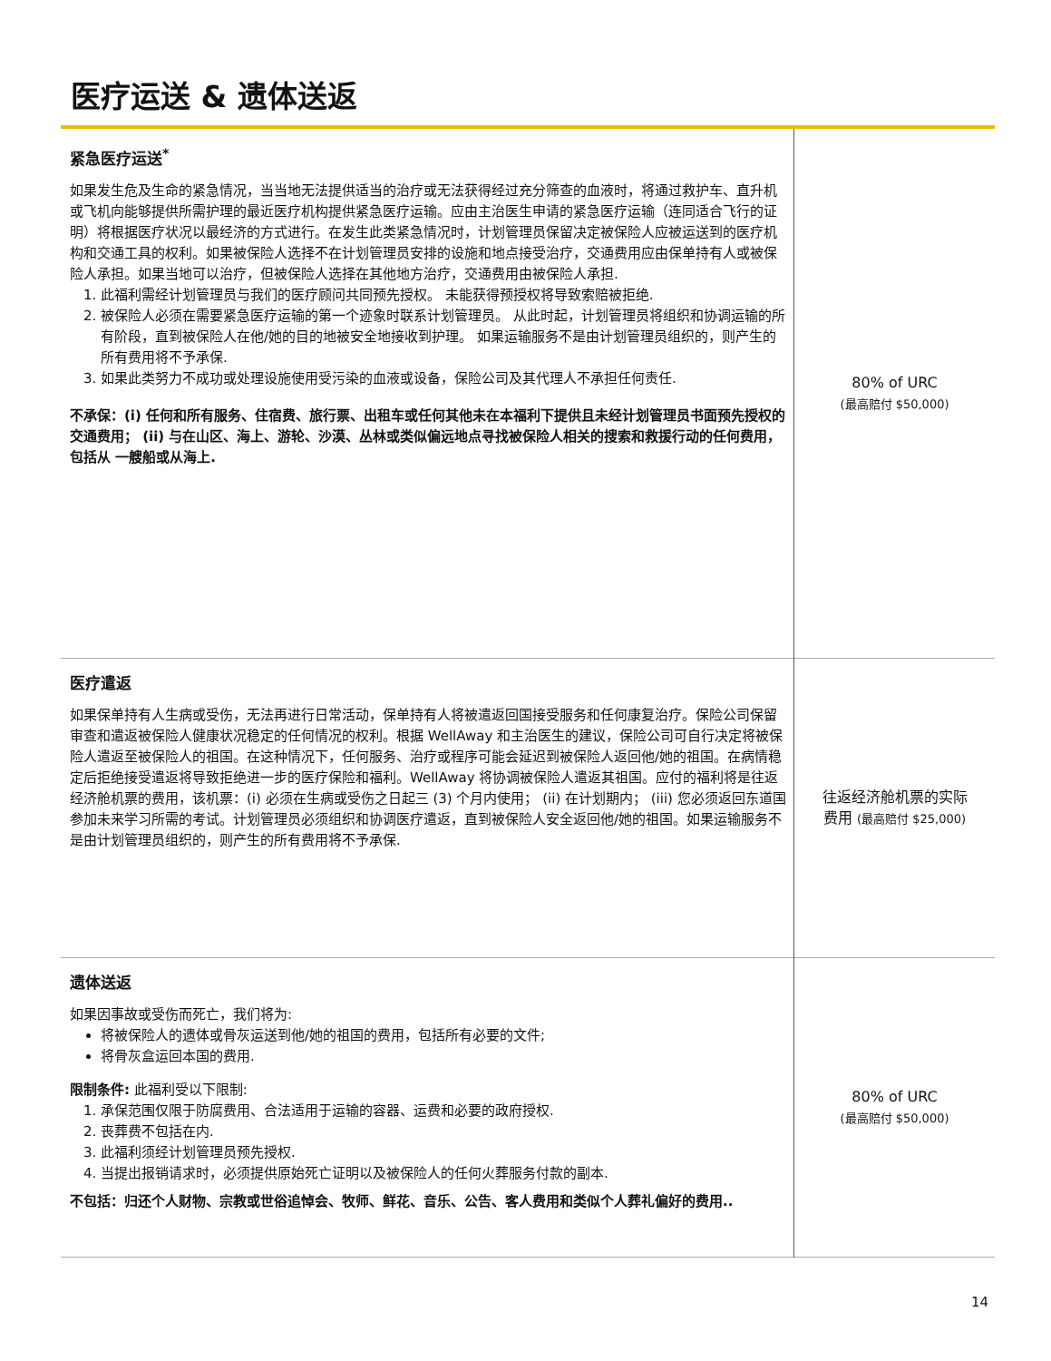医疗运送 & 遗体送返
| 紧急医疗运送<sup>*</sup> 如果发生危及生命的紧急情况，当当地无法提供适当的治疗或无法获得经过充分筛查的血液时，将通过救护车、直升机或飞机向能够提供所需护理的最近医疗机构提供紧急医疗运输。应由主治医生申请的紧急医疗运输（连同适合飞行的证明）将根据医疗状况以最经济的方式进行。在发生此类紧急情况时，计划管理员保留决定被保险人应被运送到的医疗机构和交通工具的权利。如果被保险人选择不在计划管理员安排的设施和地点接受治疗，交通费用应由保单持有人或被保险人承担。如果当地可以治疗，但被保险人选择在其他地方治疗，交通费用由被保险人承担. 1. 此福利需经计划管理员与我们的医疗顾问共同预先授权。 未能获得预授权将导致索赔被拒绝. 2. 被保险人必须在需要紧急医疗运输的第一个迹象时联系计划管理员。 从此时起，计划管理员将组织和协调运输的所有阶段，直到被保险人在他/她的目的地被安全地接收到护理。 如果运输服务不是由计划管理员组织的，则产生的所有费用将不予承保. 3. 如果此类努力不成功或处理设施使用受污染的血液或设备，保险公司及其代理人不承担任何责任. 不承保：(i) 任何和所有服务、住宿费、旅行票、出租车或任何其他未在本福利下提供且未经计划管理员书面预先授权的交通费用； (ii) 与在山区、海上、游轮、沙漠、丛林或类似偏远地点寻找被保险人相关的搜索和救援行动的任何费用，包括从 一艘船或从海上. | 80% of URC (最高赔付 $50,000) |
| 医疗遣返 如果保单持有人生病或受伤，无法再进行日常活动，保单持有人将被遣返回国接受服务和任何康复治疗。保险公司保留审查和遣返被保险人健康状况稳定的任何情况的权利。根据 WellAway 和主治医生的建议，保险公司可自行决定将被保险人遣返至被保险人的祖国。在这种情况下，任何服务、治疗或程序可能会延迟到被保险人返回他/她的祖国。在病情稳定后拒绝接受遣返将导致拒绝进一步的医疗保险和福利。WellAway 将协调被保险人遣返其祖国。应付的福利将是往返经济舱机票的费用，该机票：(i) 必须在生病或受伤之日起三 (3) 个月内使用； (ii) 在计划期内； (iii) 您必须返回东道国参加未来学习所需的考试。计划管理员必须组织和协调医疗遣返，直到被保险人安全返回他/她的祖国。如果运输服务不是由计划管理员组织的，则产生的所有费用将不予承保. | 往返经济舱机票的实际 费用 (最高赔付 $25,000) |
| 遗体送返 如果因事故或受伤而死亡，我们将为: 将被保险人的遗体或骨灰运送到他/她的祖国的费用，包括所有必要的文件; 将骨灰盒运回本国的费用. 限制条件: 此福利受以下限制: 1. 承保范围仅限于防腐费用、合法适用于运输的容器、运费和必要的政府授权. 2. 丧葬费不包括在内. 3. 此福利须经计划管理员预先授权. 4. 当提出报销请求时，必须提供原始死亡证明以及被保险人的任何火葬服务付款的副本. 不包括：归还个人财物、宗教或世俗追悼会、牧师、鲜花、音乐、公告、客人费用和类似个人葬礼偏好的费用.. | 80% of URC (最高赔付 $50,000) |
14